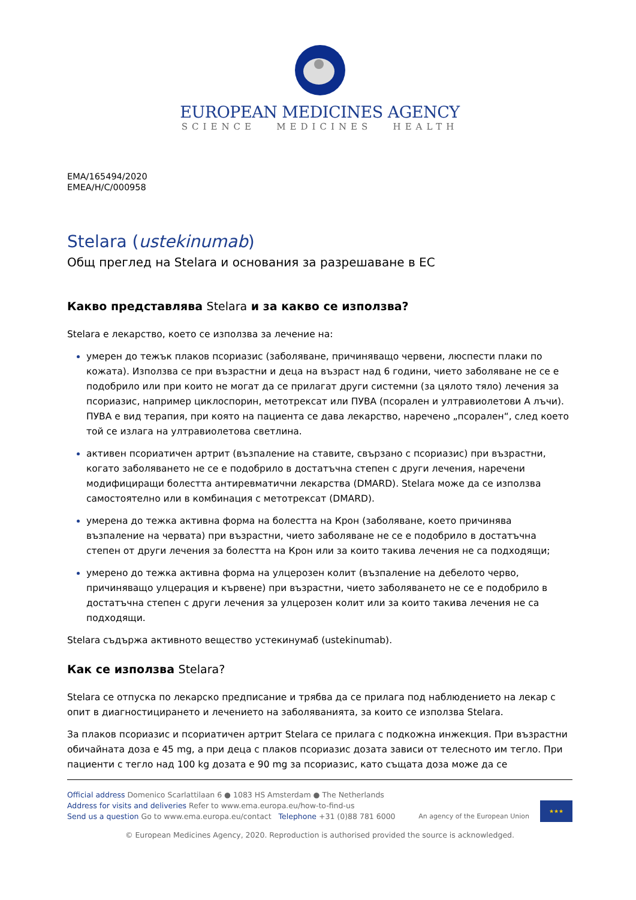EUROPEAN MEDICINES AGENCY
SCIENCE MEDICINES HEALTH
EMA/165494/2020
EMEA/H/C/000958
Stelara (ustekinumab)
Общ преглед на Stelara и основания за разрешаване в ЕС
Какво представлява Stelara и за какво се използва?
Stelara е лекарство, което се използва за лечение на:
умерен до тежък плаков псориазис (заболяване, причиняващо червени, люспести плаки по кожата). Използва се при възрастни и деца на възраст над 6 години, чието заболяване не се е подобрило или при които не могат да се прилагат други системни (за цялото тяло) лечения за псориазис, например циклоспорин, метотрексат или ПУВА (псорален и ултравиолетови А лъчи). ПУВА е вид терапия, при която на пациента се дава лекарство, наречено „псорален“, след което той се излага на ултравиолетова светлина.
активен псориатичен артрит (възпаление на ставите, свързано с псориазис) при възрастни, когато заболяването не се е подобрило в достатъчна степен с други лечения, наречени модифициращи болестта антиревматични лекарства (DMARD). Stelara може да се използва самостоятелно или в комбинация с метотрексат (DMARD).
умерена до тежка активна форма на болестта на Крон (заболяване, което причинява възпаление на червата) при възрастни, чието заболяване не се е подобрило в достатъчна степен от други лечения за болестта на Крон или за които такива лечения не са подходящи;
умерено до тежка активна форма на улцерозен колит (възпаление на дебелото черво, причиняващо улцерация и кървене) при възрастни, чието заболяването не се е подобрило в достатъчна степен с други лечения за улцерозен колит или за които такива лечения не са подходящи.
Stelara съдържа активното вещество устекинумаб (ustekinumab).
Как се използва Stelara?
Stelara се отпуска по лекарско предписание и трябва да се прилага под наблюдението на лекар с опит в диагностицирането и лечението на заболяванията, за които се използва Stelara.
За плаков псориазис и псориатичен артрит Stelara се прилага с подкожна инжекция. При възрастни обичайната доза е 45 mg, а при деца с плаков псориазис дозата зависи от телесното им тегло. При пациенти с тегло над 100 kg дозата е 90 mg за псориазис, като същата доза може да се
Official address Domenico Scarlattilaan 6 ● 1083 HS Amsterdam ● The Netherlands
Address for visits and deliveries Refer to www.ema.europa.eu/how-to-find-us
Send us a question Go to www.ema.europa.eu/contact Telephone +31 (0)88 781 6000
An agency of the European Union ★★★
© European Medicines Agency, 2020. Reproduction is authorised provided the source is acknowledged.